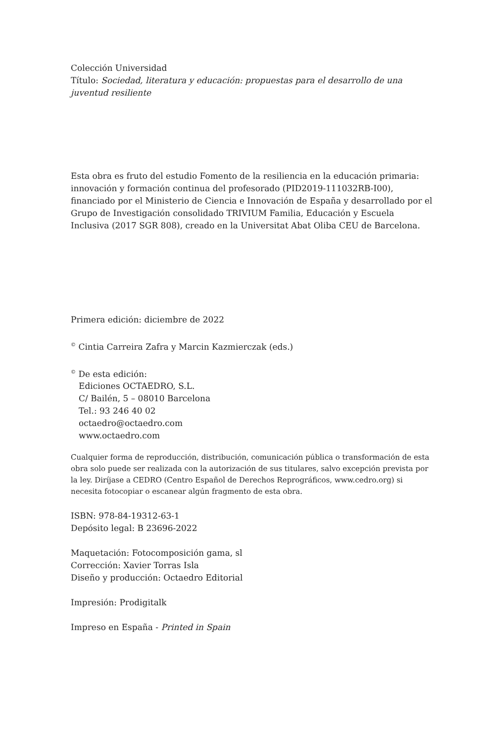Colección Universidad
Título: Sociedad, literatura y educación: propuestas para el desarrollo de una juventud resiliente
Esta obra es fruto del estudio Fomento de la resiliencia en la educación primaria: innovación y formación continua del profesorado (PID2019-111032RB-I00), financiado por el Ministerio de Ciencia e Innovación de España y desarrollado por el Grupo de Investigación consolidado TRIVIUM Familia, Educación y Escuela Inclusiva (2017 SGR 808), creado en la Universitat Abat Oliba CEU de Barcelona.
Primera edición: diciembre de 2022
<sup>©</sup> Cintia Carreira Zafra y Marcin Kazmierczak (eds.)
<sup>©</sup> De esta edición:
Ediciones OCTAEDRO, S.L.
C/ Bailén, 5 – 08010 Barcelona
Tel.: 93 246 40 02
octaedro@octaedro.com
www.octaedro.com
Cualquier forma de reproducción, distribución, comunicación pública o transformación de esta obra solo puede ser realizada con la autorización de sus titulares, salvo excepción prevista por la ley. Diríjase a CEDRO (Centro Español de Derechos Reprográficos, www.cedro.org) si necesita fotocopiar o escanear algún fragmento de esta obra.
ISBN: 978-84-19312-63-1
Depósito legal: B 23696-2022
Maquetación: Fotocomposición gama, sl
Corrección: Xavier Torras Isla
Diseño y producción: Octaedro Editorial
Impresión: Prodigitalk
Impreso en España - Printed in Spain